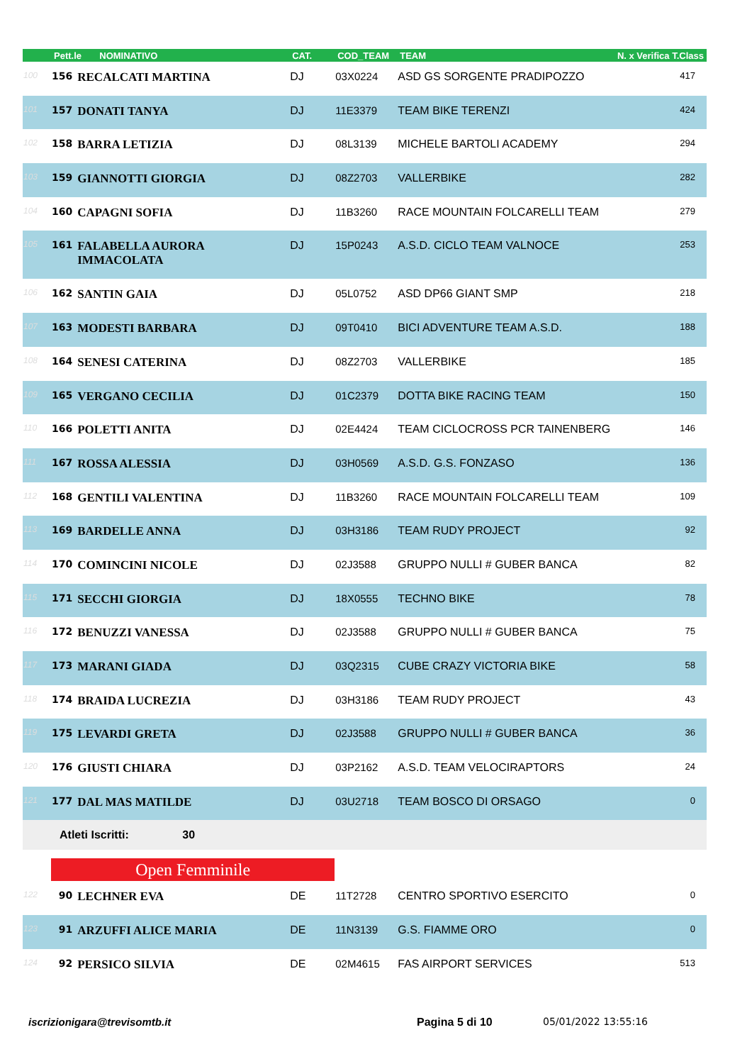| | Pett.le NOMINATIVO | | CAT. | COD_TEAM | TEAM | N. x Verifica T.Class |
| --- | --- | --- | --- | --- | --- | --- |
| 100 | 156 | RECALCATI MARTINA | DJ | 03X0224 | ASD GS SORGENTE PRADIPOZZO | 417 |
| 101 | 157 | DONATI TANYA | DJ | 11E3379 | TEAM BIKE TERENZI | 424 |
| 102 | 158 | BARRA LETIZIA | DJ | 08L3139 | MICHELE BARTOLI ACADEMY | 294 |
| 103 | 159 | GIANNOTTI GIORGIA | DJ | 08Z2703 | VALLERBIKE | 282 |
| 104 | 160 | CAPAGNI SOFIA | DJ | 11B3260 | RACE MOUNTAIN FOLCARELLI TEAM | 279 |
| 105 | 161 | FALABELLA AURORA IMMACOLATA | DJ | 15P0243 | A.S.D. CICLO TEAM VALNOCE | 253 |
| 106 | 162 | SANTIN GAIA | DJ | 05L0752 | ASD DP66 GIANT SMP | 218 |
| 107 | 163 | MODESTI BARBARA | DJ | 09T0410 | BICI ADVENTURE TEAM A.S.D. | 188 |
| 108 | 164 | SENESI CATERINA | DJ | 08Z2703 | VALLERBIKE | 185 |
| 109 | 165 | VERGANO CECILIA | DJ | 01C2379 | DOTTA BIKE RACING TEAM | 150 |
| 110 | 166 | POLETTI ANITA | DJ | 02E4424 | TEAM CICLOCROSS PCR TAINENBERG | 146 |
| 111 | 167 | ROSSA ALESSIA | DJ | 03H0569 | A.S.D. G.S. FONZASO | 136 |
| 112 | 168 | GENTILI VALENTINA | DJ | 11B3260 | RACE MOUNTAIN FOLCARELLI TEAM | 109 |
| 113 | 169 | BARDELLE ANNA | DJ | 03H3186 | TEAM RUDY PROJECT | 92 |
| 114 | 170 | COMINCINI NICOLE | DJ | 02J3588 | GRUPPO NULLI # GUBER BANCA | 82 |
| 115 | 171 | SECCHI GIORGIA | DJ | 18X0555 | TECHNO BIKE | 78 |
| 116 | 172 | BENUZZI VANESSA | DJ | 02J3588 | GRUPPO NULLI # GUBER BANCA | 75 |
| 117 | 173 | MARANI GIADA | DJ | 03Q2315 | CUBE CRAZY VICTORIA BIKE | 58 |
| 118 | 174 | BRAIDA LUCREZIA | DJ | 03H3186 | TEAM RUDY PROJECT | 43 |
| 119 | 175 | LEVARDI GRETA | DJ | 02J3588 | GRUPPO NULLI # GUBER BANCA | 36 |
| 120 | 176 | GIUSTI CHIARA | DJ | 03P2162 | A.S.D. TEAM VELOCIRAPTORS | 24 |
| 121 | 177 | DAL MAS MATILDE | DJ | 03U2718 | TEAM BOSCO DI ORSAGO | 0 |
| | Atleti Iscritti: 30 | | | | | |
| | Open Femminile | | | | | |
| 122 | 90 | LECHNER EVA | DE | 11T2728 | CENTRO SPORTIVO ESERCITO | 0 |
| 123 | 91 | ARZUFFI ALICE MARIA | DE | 11N3139 | G.S. FIAMME ORO | 0 |
| 124 | 92 | PERSICO SILVIA | DE | 02M4615 | FAS AIRPORT SERVICES | 513 |
iscrizionigara@trevisomtb.it Pagina 5 di 10 05/01/2022 13:55:16